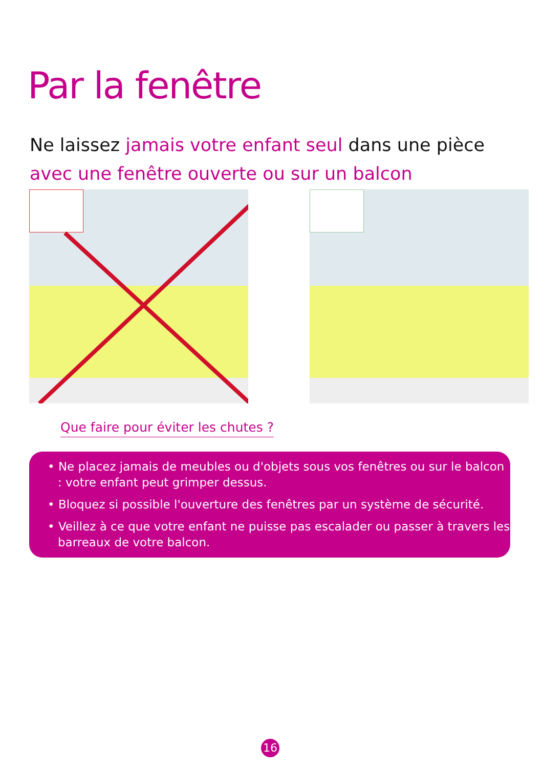Par la fenêtre
Ne laissez jamais votre enfant seul dans une pièce
avec une fenêtre ouverte ou sur un balcon
Que faire pour éviter les chutes ?
• Ne placez jamais de meubles ou d'objets sous vos fenêtres ou sur le balcon : votre enfant peut grimper dessus.
• Bloquez si possible l'ouverture des fenêtres par un système de sécurité.
• Veillez à ce que votre enfant ne puisse pas escalader ou passer à travers les barreaux de votre balcon.
16